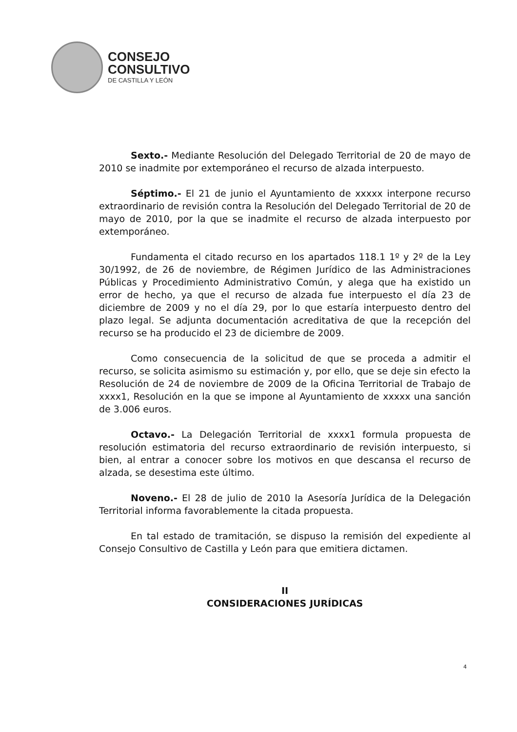CONSEJO
CONSULTIVO
DE CASTILLA Y LEÓN
Sexto.- Mediante Resolución del Delegado Territorial de 20 de mayo de 2010 se inadmite por extemporáneo el recurso de alzada interpuesto.
Séptimo.- El 21 de junio el Ayuntamiento de xxxxx interpone recurso extraordinario de revisión contra la Resolución del Delegado Territorial de 20 de mayo de 2010, por la que se inadmite el recurso de alzada interpuesto por extemporáneo.
Fundamenta el citado recurso en los apartados 118.1 1º y 2º de la Ley 30/1992, de 26 de noviembre, de Régimen Jurídico de las Administraciones Públicas y Procedimiento Administrativo Común, y alega que ha existido un error de hecho, ya que el recurso de alzada fue interpuesto el día 23 de diciembre de 2009 y no el día 29, por lo que estaría interpuesto dentro del plazo legal. Se adjunta documentación acreditativa de que la recepción del recurso se ha producido el 23 de diciembre de 2009.
Como consecuencia de la solicitud de que se proceda a admitir el recurso, se solicita asimismo su estimación y, por ello, que se deje sin efecto la Resolución de 24 de noviembre de 2009 de la Oficina Territorial de Trabajo de xxxx1, Resolución en la que se impone al Ayuntamiento de xxxxx una sanción de 3.006 euros.
Octavo.- La Delegación Territorial de xxxx1 formula propuesta de resolución estimatoria del recurso extraordinario de revisión interpuesto, si bien, al entrar a conocer sobre los motivos en que descansa el recurso de alzada, se desestima este último.
Noveno.- El 28 de julio de 2010 la Asesoría Jurídica de la Delegación Territorial informa favorablemente la citada propuesta.
En tal estado de tramitación, se dispuso la remisión del expediente al Consejo Consultivo de Castilla y León para que emitiera dictamen.
II
CONSIDERACIONES JURÍDICAS
4